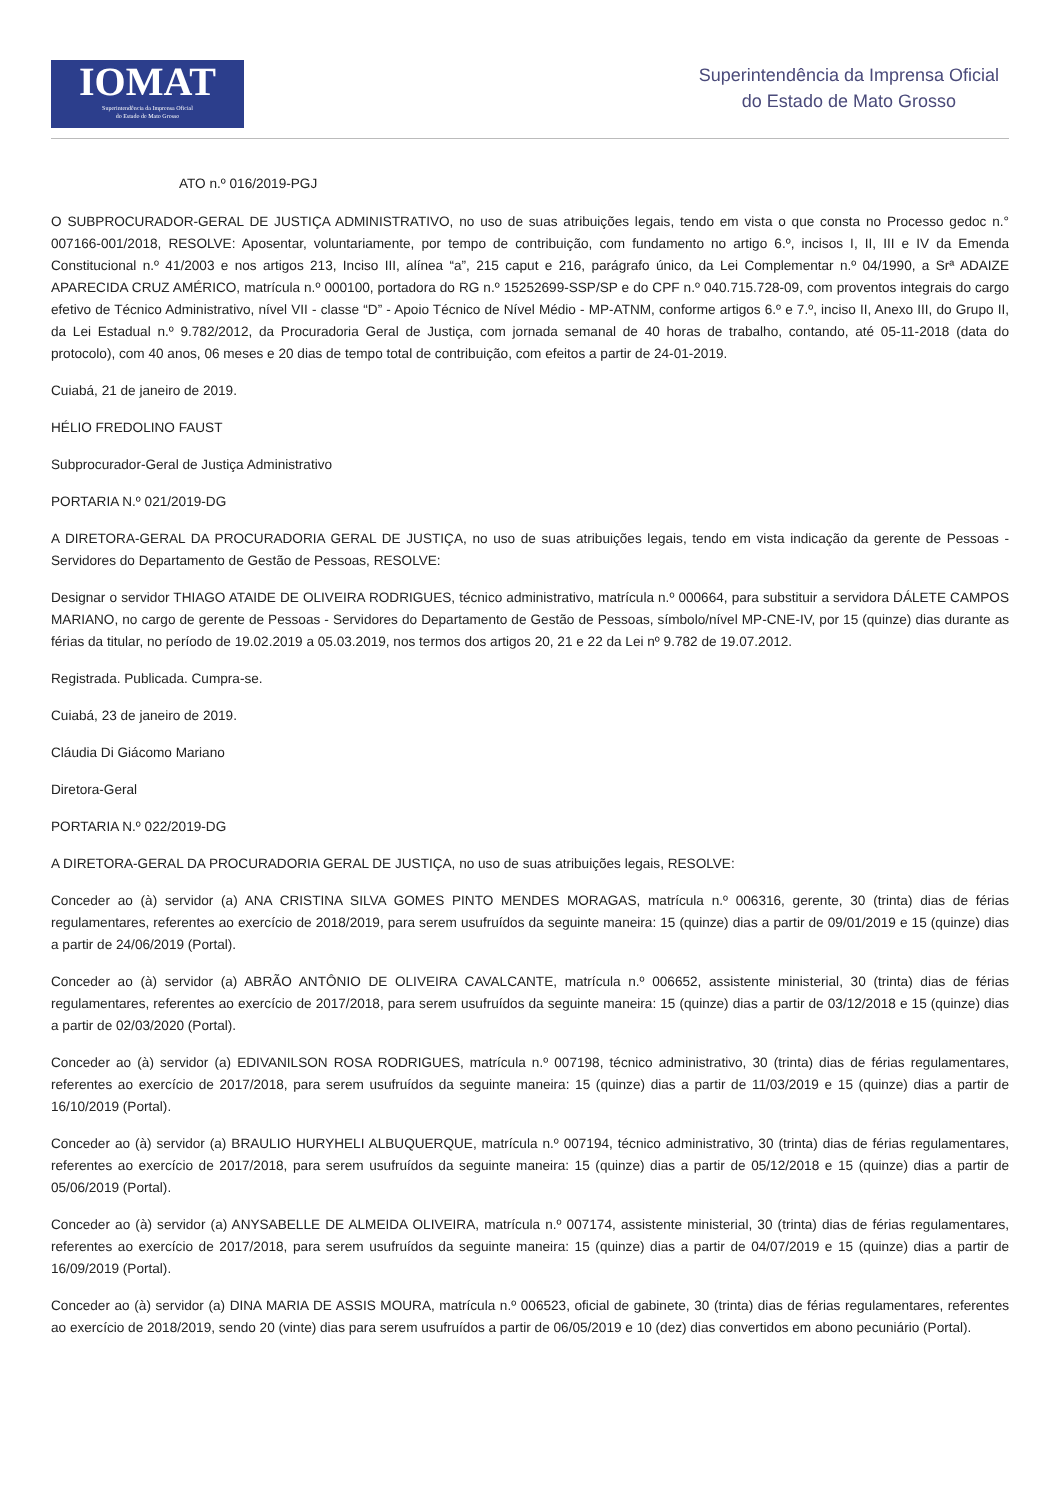IOMAT
Superintendência da Imprensa Oficial
do Estado de Mato Grosso
Superintendência da Imprensa Oficial
do Estado de Mato Grosso
ATO n.º 016/2019-PGJ
O SUBPROCURADOR-GERAL DE JUSTIÇA ADMINISTRATIVO, no uso de suas atribuições legais, tendo em vista o que consta no Processo gedoc n.° 007166-001/2018, RESOLVE: Aposentar, voluntariamente, por tempo de contribuição, com fundamento no artigo 6.º, incisos I, II, III e IV da Emenda Constitucional n.º 41/2003 e nos artigos 213, Inciso III, alínea “a”, 215 caput e 216, parágrafo único, da Lei Complementar n.º 04/1990, a Srª ADAIZE APARECIDA CRUZ AMÉRICO, matrícula n.º 000100, portadora do RG n.º 15252699-SSP/SP e do CPF n.º 040.715.728-09, com proventos integrais do cargo efetivo de Técnico Administrativo, nível VII - classe “D” - Apoio Técnico de Nível Médio - MP-ATNM, conforme artigos 6.º e 7.º, inciso II, Anexo III, do Grupo II, da Lei Estadual n.º 9.782/2012, da Procuradoria Geral de Justiça, com jornada semanal de 40 horas de trabalho, contando, até 05-11-2018 (data do protocolo), com 40 anos, 06 meses e 20 dias de tempo total de contribuição, com efeitos a partir de 24-01-2019.
Cuiabá, 21 de janeiro de 2019.
HÉLIO FREDOLINO FAUST
Subprocurador-Geral de Justiça Administrativo
PORTARIA N.º 021/2019-DG
A DIRETORA-GERAL DA PROCURADORIA GERAL DE JUSTIÇA, no uso de suas atribuições legais, tendo em vista indicação da gerente de Pessoas - Servidores do Departamento de Gestão de Pessoas, RESOLVE:
Designar o servidor THIAGO ATAIDE DE OLIVEIRA RODRIGUES, técnico administrativo, matrícula n.º 000664, para substituir a servidora DÁLETE CAMPOS MARIANO, no cargo de gerente de Pessoas - Servidores do Departamento de Gestão de Pessoas, símbolo/nível MP-CNE-IV, por 15 (quinze) dias durante as férias da titular, no período de 19.02.2019 a 05.03.2019, nos termos dos artigos 20, 21 e 22 da Lei nº 9.782 de 19.07.2012.
Registrada. Publicada. Cumpra-se.
Cuiabá, 23 de janeiro de 2019.
Cláudia Di Giácomo Mariano
Diretora-Geral
PORTARIA N.º 022/2019-DG
A DIRETORA-GERAL DA PROCURADORIA GERAL DE JUSTIÇA, no uso de suas atribuições legais, RESOLVE:
Conceder ao (à) servidor (a) ANA CRISTINA SILVA GOMES PINTO MENDES MORAGAS, matrícula n.º 006316, gerente, 30 (trinta) dias de férias regulamentares, referentes ao exercício de 2018/2019, para serem usufruídos da seguinte maneira: 15 (quinze) dias a partir de 09/01/2019 e 15 (quinze) dias a partir de 24/06/2019 (Portal).
Conceder ao (à) servidor (a) ABRÃO ANTÔNIO DE OLIVEIRA CAVALCANTE, matrícula n.º 006652, assistente ministerial, 30 (trinta) dias de férias regulamentares, referentes ao exercício de 2017/2018, para serem usufruídos da seguinte maneira: 15 (quinze) dias a partir de 03/12/2018 e 15 (quinze) dias a partir de 02/03/2020 (Portal).
Conceder ao (à) servidor (a) EDIVANILSON ROSA RODRIGUES, matrícula n.º 007198, técnico administrativo, 30 (trinta) dias de férias regulamentares, referentes ao exercício de 2017/2018, para serem usufruídos da seguinte maneira: 15 (quinze) dias a partir de 11/03/2019 e 15 (quinze) dias a partir de 16/10/2019 (Portal).
Conceder ao (à) servidor (a) BRAULIO HURYHELI ALBUQUERQUE, matrícula n.º 007194, técnico administrativo, 30 (trinta) dias de férias regulamentares, referentes ao exercício de 2017/2018, para serem usufruídos da seguinte maneira: 15 (quinze) dias a partir de 05/12/2018 e 15 (quinze) dias a partir de 05/06/2019 (Portal).
Conceder ao (à) servidor (a) ANYSABELLE DE ALMEIDA OLIVEIRA, matrícula n.º 007174, assistente ministerial, 30 (trinta) dias de férias regulamentares, referentes ao exercício de 2017/2018, para serem usufruídos da seguinte maneira: 15 (quinze) dias a partir de 04/07/2019 e 15 (quinze) dias a partir de 16/09/2019 (Portal).
Conceder ao (à) servidor (a) DINA MARIA DE ASSIS MOURA, matrícula n.º 006523, oficial de gabinete, 30 (trinta) dias de férias regulamentares, referentes ao exercício de 2018/2019, sendo 20 (vinte) dias para serem usufruídos a partir de 06/05/2019 e 10 (dez) dias convertidos em abono pecuniário (Portal).